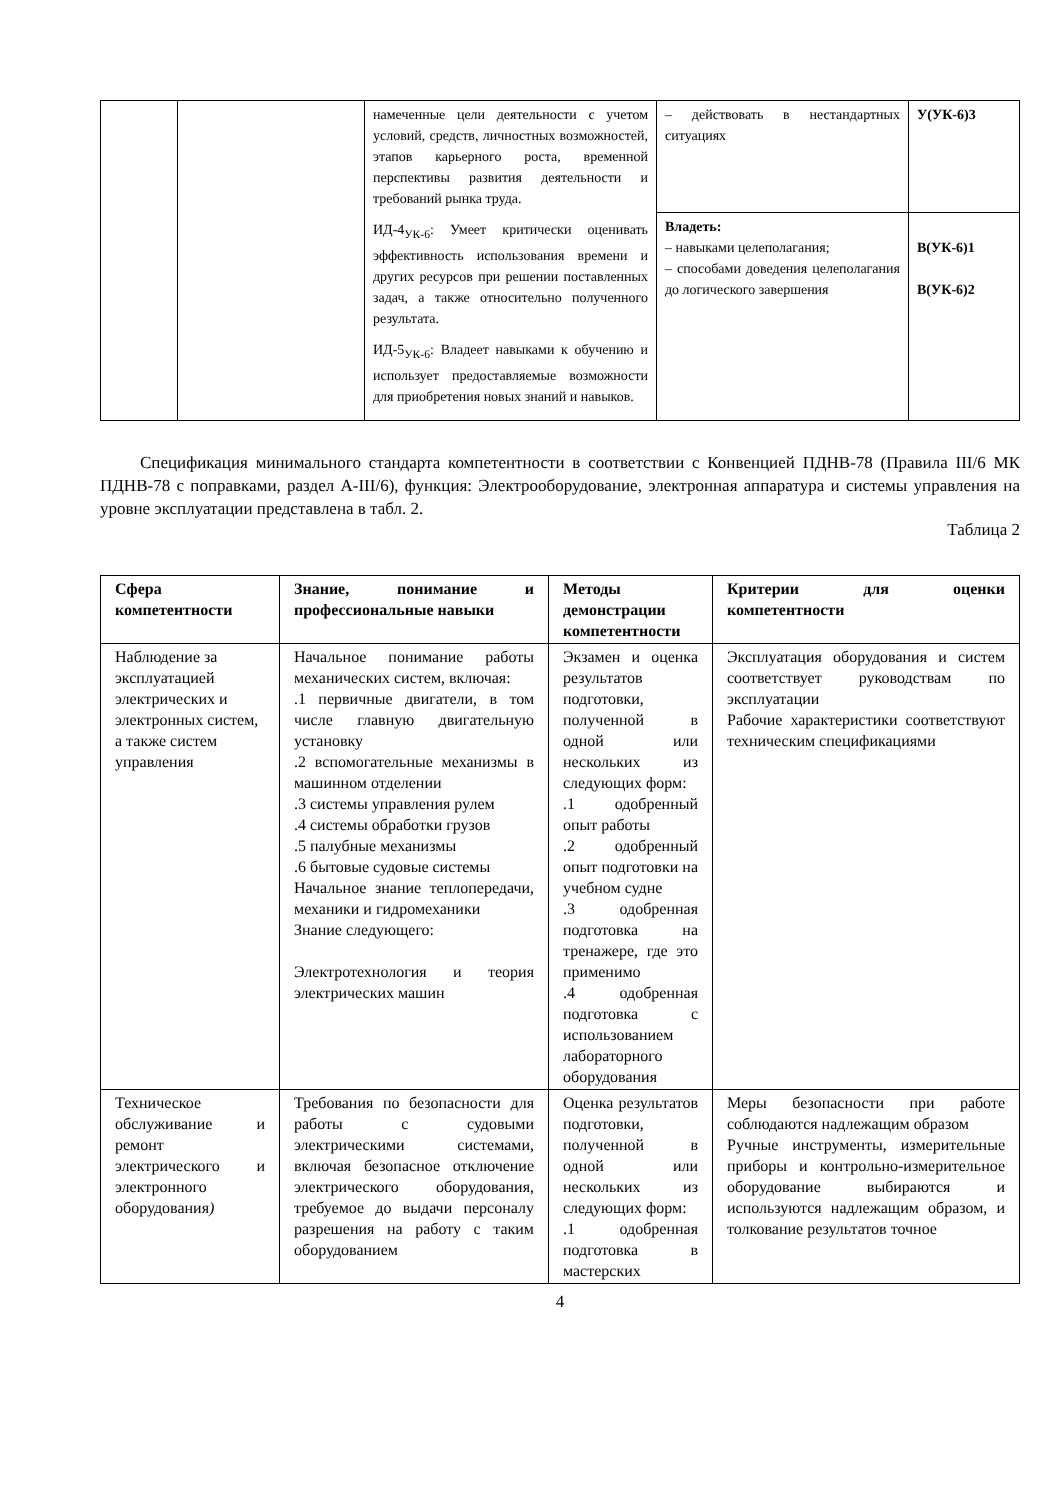| | | намеченные цели деятельности с учетом условий, средств, личностных возможностей, этапов карьерного роста, временной перспективы развития деятельности и требований рынка труда. ИД-4<sub>УК-6</sub>: Умеет критически оценивать эффективность использования времени и других ресурсов при решении поставленных задач, а также относительно полученного результата. ИД-5<sub>УК-6</sub>: Владеет навыками к обучению и использует предоставляемые возможности для приобретения новых знаний и навыков. | – действовать в нестандартных ситуациях | У(УК-6)3 |
| | | | Владеть: – навыками целеполагания; – способами доведения целеполагания до логического завершения | В(УК-6)1 В(УК-6)2 |
Спецификация минимального стандарта компетентности в соответствии с Конвенцией ПДНВ-78 (Правила III/6 МК ПДНВ-78 с поправками, раздел A-III/6), функция: Электрооборудование, электронная аппаратура и системы управления на уровне эксплуатации представлена в табл. 2.
Таблица 2
| Сфера компетентности | Знание, понимание и профессиональные навыки | Методы демонстрации компетентности | Критерии для оценки компетентности |
| --- | --- | --- | --- |
| Наблюдение за эксплуатацией электрических и электронных систем, а также систем управления | Начальное понимание работы механических систем, включая: .1 первичные двигатели, в том числе главную двигательную установку .2 вспомогательные механизмы в машинном отделении .3 системы управления рулем .4 системы обработки грузов .5 палубные механизмы .6 бытовые судовые системы Начальное знание теплопередачи, механики и гидромеханики Знание следующего: Электротехнология и теория электрических машин | Экзамен и оценка результатов подготовки, полученной в одной или нескольких из следующих форм: .1 одобренный опыт работы .2 одобренный опыт подготовки на учебном судне .3 одобренная подготовка на тренажере, где это применимо .4 одобренная подготовка с использованием лабораторного оборудования | Эксплуатация оборудования и систем соответствует руководствам по эксплуатации Рабочие характеристики соответствуют техническим спецификациями |
| Техническое обслуживание и ремонт электрического и электронного оборудования ) | Требования по безопасности для работы с судовыми электрическими системами, включая безопасное отключение электрического оборудования, требуемое до выдачи персоналу разрешения на работу с таким оборудованием | Оценка результатов подготовки, полученной в одной или нескольких из следующих форм: .1 одобренная подготовка в мастерских | Меры безопасности при работе соблюдаются надлежащим образом Ручные инструменты, измерительные приборы и контрольно-измерительное оборудование выбираются и используются надлежащим образом, и толкование результатов точное |
4